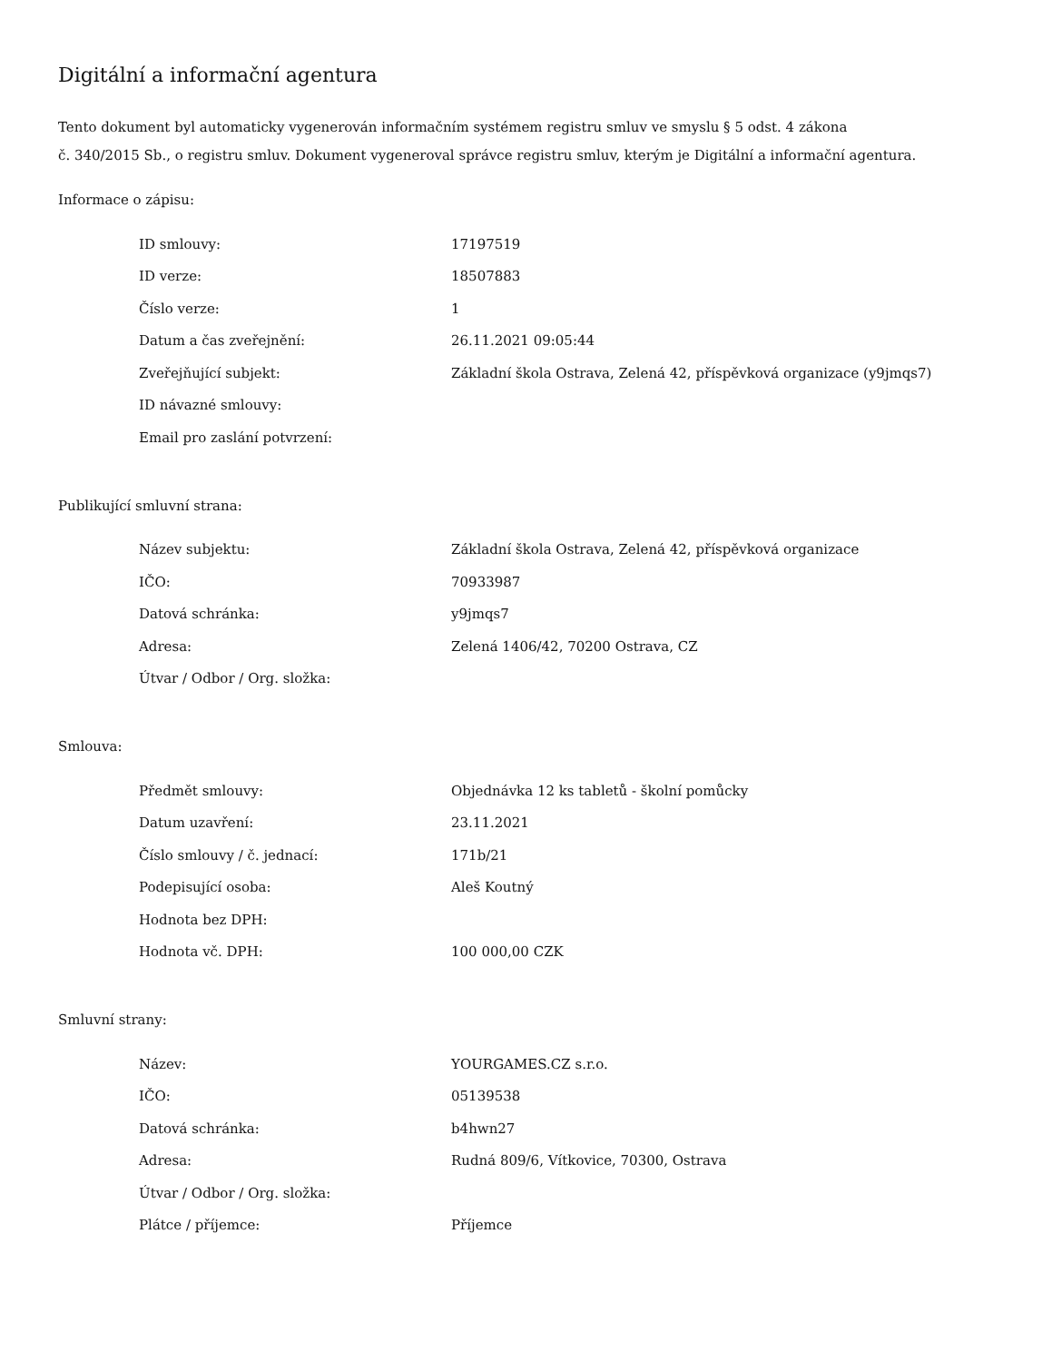Digitální a informační agentura
Tento dokument byl automaticky vygenerován informačním systémem registru smluv ve smyslu § 5 odst. 4 zákona
č. 340/2015 Sb., o registru smluv. Dokument vygeneroval správce registru smluv, kterým je Digitální a informační agentura.
Informace o zápisu:
| ID smlouvy: | 17197519 |
| ID verze: | 18507883 |
| Číslo verze: | 1 |
| Datum a čas zveřejnění: | 26.11.2021 09:05:44 |
| Zveřejňující subjekt: | Základní škola Ostrava, Zelená 42, příspěvková organizace (y9jmqs7) |
| ID návazné smlouvy: | |
| Email pro zaslání potvrzení: | |
Publikující smluvní strana:
| Název subjektu: | Základní škola Ostrava, Zelená 42, příspěvková organizace |
| IČO: | 70933987 |
| Datová schránka: | y9jmqs7 |
| Adresa: | Zelená 1406/42, 70200 Ostrava, CZ |
| Útvar / Odbor / Org. složka: | |
Smlouva:
| Předmět smlouvy: | Objednávka 12 ks tabletů - školní pomůcky |
| Datum uzavření: | 23.11.2021 |
| Číslo smlouvy / č. jednací: | 171b/21 |
| Podepisující osoba: | Aleš Koutný |
| Hodnota bez DPH: | |
| Hodnota vč. DPH: | 100 000,00 CZK |
Smluvní strany:
| Název: | YOURGAMES.CZ s.r.o. |
| IČO: | 05139538 |
| Datová schránka: | b4hwn27 |
| Adresa: | Rudná 809/6, Vítkovice, 70300, Ostrava |
| Útvar / Odbor / Org. složka: | |
| Plátce / příjemce: | Příjemce |